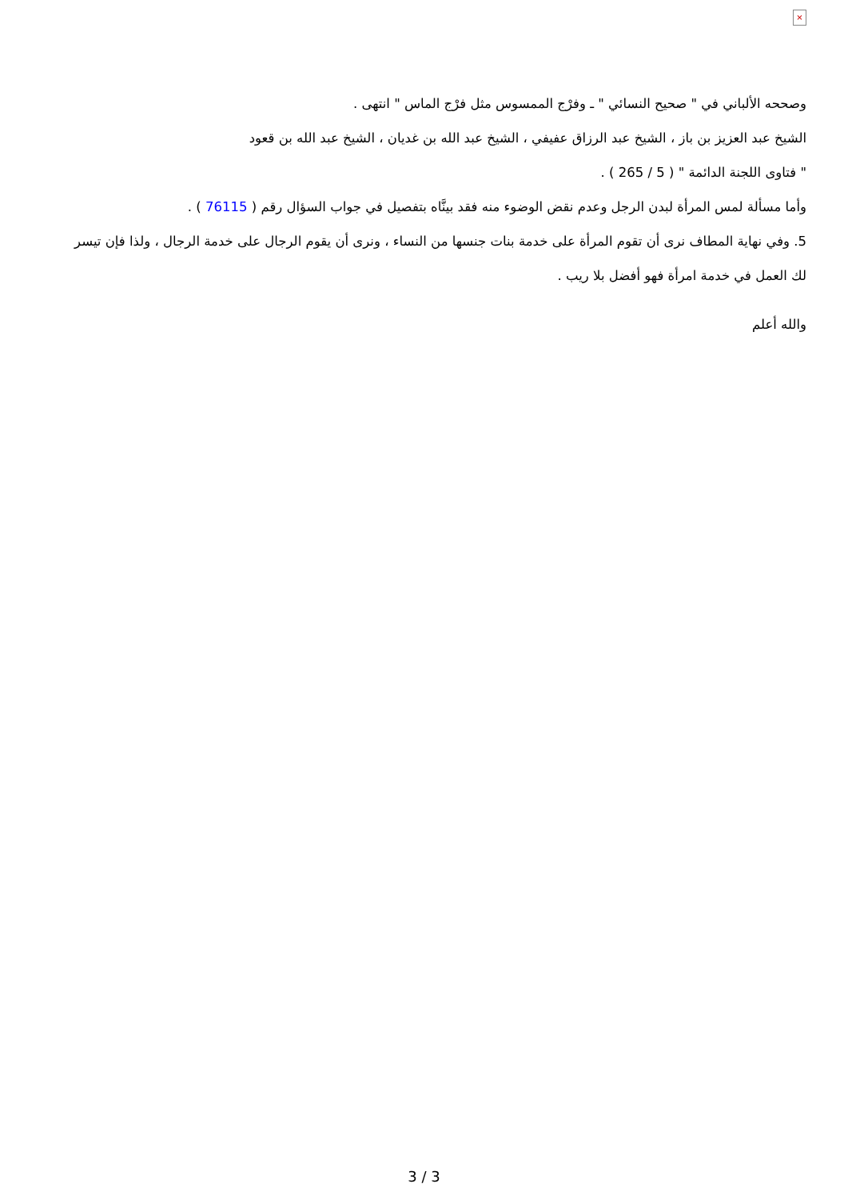×
وصححه الألباني في " صحيح النسائي " ـ وفرْج الممسوس مثل فرْج الماس " انتهى .
الشيخ عبد العزيز بن باز ، الشيخ عبد الرزاق عفيفي ، الشيخ عبد الله بن غديان ، الشيخ عبد الله بن قعود
" فتاوى اللجنة الدائمة " ( 5 / 265 ) .
وأما مسألة لمس المرأة لبدن الرجل وعدم نقض الوضوء منه فقد بينَّاه بتفصيل في جواب السؤال رقم ( 76115 ) .
5. وفي نهاية المطاف نرى أن تقوم المرأة على خدمة بنات جنسها من النساء ، ونرى أن يقوم الرجال على خدمة الرجال ، ولذا فإن تيسر لك العمل في خدمة امرأة فهو أفضل بلا ريب .
والله أعلم
3 / 3